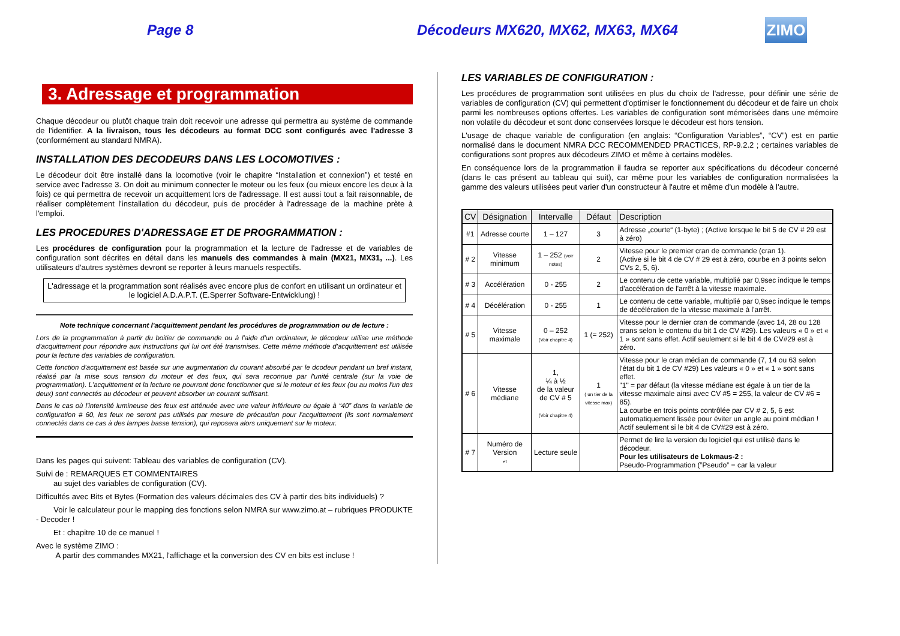Page 8 Décodeurs MX620, MX62, MX63, MX64
ZIMO
3. Adressage et programmation
Chaque décodeur ou plutôt chaque train doit recevoir une adresse qui permettra au système de commande de l'identifier. A la livraison, tous les décodeurs au format DCC sont configurés avec l'adresse 3 (conformément au standard NMRA).
INSTALLATION DES DECODEURS DANS LES LOCOMOTIVES :
Le décodeur doit être installé dans la locomotive (voir le chapitre “Installation et connexion”) et testé en service avec l'adresse 3. On doit au minimum connecter le moteur ou les feux (ou mieux encore les deux à la fois) ce qui permettra de recevoir un acquittement lors de l'adressage. Il est aussi tout a fait raisonnable, de réaliser complètement l'installation du décodeur, puis de procéder à l'adressage de la machine prète à l'emploi.
LES PROCEDURES D'ADRESSAGE ET DE PROGRAMMATION :
Les procédures de configuration pour la programmation et la lecture de l'adresse et de variables de configuration sont décrites en détail dans les manuels des commandes à main (MX21, MX31, ...). Les utilisateurs d'autres systèmes devront se reporter à leurs manuels respectifs.
L'adressage et la programmation sont réalisés avec encore plus de confort en utilisant un ordinateur et le logiciel A.D.A.P.T. (E.Sperrer Software-Entwicklung) !
Note technique concernant l'acquittement pendant les procédures de programmation ou de lecture :
Lors de la programmation à partir du boitier de commande ou à l'aide d'un ordinateur, le décodeur utilise une méthode d'acquittement pour répondre aux instructions qui lui ont été transmises. Cette même méthode d'acquittement est utilisée pour la lecture des variables de configuration.
Cette fonction d'acquittement est basée sur une augmentation du courant absorbé par le dcodeur pendant un bref instant, réalisé par la mise sous tension du moteur et des feux, qui sera reconnue par l'unité centrale (sur la voie de programmation). L'acquittement et la lecture ne pourront donc fonctionner que si le moteur et les feux (ou au moins l'un des deux) sont connectés au décodeur et peuvent absorber un courant suffisant.
Dans le cas où l'intensité lumineuse des feux est atténuée avec une valeur inférieure ou égale à “40” dans la variable de configuration # 60, les feux ne seront pas utilisés par mesure de précaution pour l'acquittement (ils sont normalement connectés dans ce cas à des lampes basse tension), qui reposera alors uniquement sur le moteur.
Dans les pages qui suivent: Tableau des variables de configuration (CV).
Suivi de : REMARQUES ET COMMENTAIRES
au sujet des variables de configuration (CV).
Difficultés avec Bits et Bytes (Formation des valeurs décimales des CV à partir des bits individuels) ?
Voir le calculateur pour le mapping des fonctions selon NMRA sur www.zimo.at – rubriques PRODUKTE - Decoder !
Et : chapitre 10 de ce manuel !
Avec le système ZIMO :
A partir des commandes MX21, l'affichage et la conversion des CV en bits est incluse !
LES VARIABLES DE CONFIGURATION :
Les procédures de programmation sont utilisées en plus du choix de l'adresse, pour définir une série de variables de configuration (CV) qui permettent d'optimiser le fonctionnement du décodeur et de faire un choix parmi les nombreuses options offertes. Les variables de configuration sont mémorisées dans une mémoire non volatile du décodeur et sont donc conservées lorsque le décodeur est hors tension.
L'usage de chaque variable de configuration (en anglais: “Configuration Variables”, “CV”) est en partie normalisé dans le document NMRA DCC RECOMMENDED PRACTICES, RP-9.2.2 ; certaines variables de configurations sont propres aux décodeurs ZIMO et même à certains modèles.
En conséquence lors de la programmation il faudra se reporter aux spécifications du décodeur concerné (dans le cas présent au tableau qui suit), car même pour les variables de configuration normalisées la gamme des valeurs utilisées peut varier d'un constructeur à l'autre et même d'un modèle à l'autre.
| CV | Désignation | Intervalle | Défaut | Description |
| --- | --- | --- | --- | --- |
| #1 | Adresse courte | 1 – 127 | 3 | Adresse „courte“ (1-byte) ; (Active lorsque le bit 5 de CV # 29 est à zéro) |
| # 2 | Vitesse minimum | 1 – 252 (voir notes) | 2 | Vitesse pour le premier cran de commande (cran 1). (Active si le bit 4 de CV # 29 est à zéro, courbe en 3 points selon CVs 2, 5, 6). |
| # 3 | Accélération | 0 - 255 | 2 | Le contenu de cette variable, multiplié par 0,9sec indique le temps d'accélération de l'arrêt à la vitesse maximale. |
| # 4 | Décélération | 0 - 255 | 1 | Le contenu de cette variable, multiplié par 0,9sec indique le temps de décélération de la vitesse maximale à l'arrêt. |
| # 5 | Vitesse maximale | 0 – 252 (Voir chapitre 4) | 1 (= 252) | Vitesse pour le dernier cran de commande (avec 14, 28 ou 128 crans selon le contenu du bit 1 de CV #29). Les valeurs « 0 » et « 1 » sont sans effet. Actif seulement si le bit 4 de CV#29 est à zéro. |
| # 6 | Vitesse médiane | 1, ¼ à ½ de la valeur de CV # 5 (Voir chapitre 4) | 1 ( un tier de la vitesse max) | Vitesse pour le cran médian de commande (7, 14 ou 63 selon l'état du bit 1 de CV #29) Les valeurs « 0 » et « 1 » sont sans effet. "1" = par défaut (la vitesse médiane est égale à un tier de la vitesse maximale ainsi avec CV #5 = 255, la valeur de CV #6 = 85). La courbe en trois points contrôlée par CV # 2, 5, 6 est automatiquement lissée pour éviter un angle au point médian ! Actif seulement si le bit 4 de CV#29 est à zéro. |
| # 7 | Numéro de Version et | Lecture seule | | Permet de lire la version du logiciel qui est utilisé dans le décodeur. Pour les utilisateurs de Lokmaus-2 : Pseudo-Programmation (”Pseudo” = car la valeur |